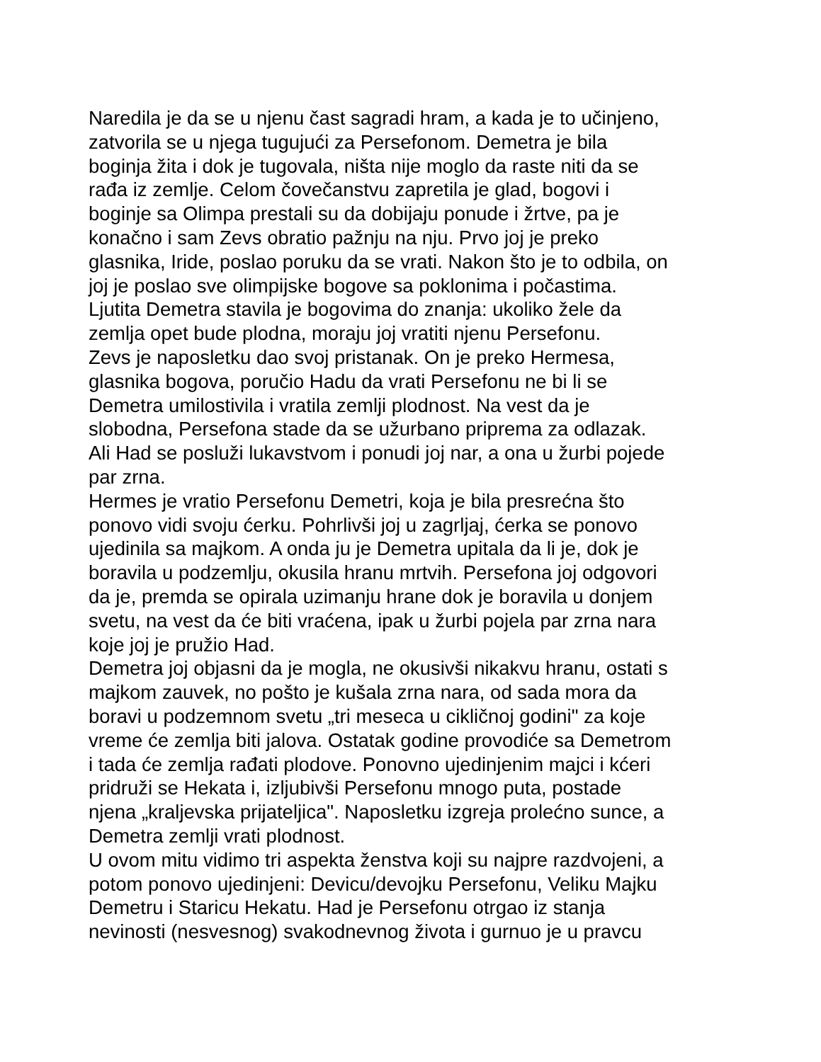Naredila je da se u njenu čast sagradi hram, a kada je to učinjeno,
zatvorila se u njega tugujući za Persefonom. Demetra je bila
boginja žita i dok je tugovala, ništa nije moglo da raste niti da se
rađa iz zemlje. Celom čovečanstvu zapretila je glad, bogovi i
boginje sa Olimpa prestali su da dobijaju ponude i žrtve, pa je
konačno i sam Zevs obratio pažnju na nju. Prvo joj je preko
glasnika, Iride, poslao poruku da se vrati. Nakon što je to odbila, on
joj je poslao sve olimpijske bogove sa poklonima i počastima.
Ljutita Demetra stavila je bogovima do znanja: ukoliko žele da
zemlja opet bude plodna, moraju joj vratiti njenu Persefonu.
Zevs je naposletku dao svoj pristanak. On je preko Hermesa,
glasnika bogova, poručio Hadu da vrati Persefonu ne bi li se
Demetra umilostivila i vratila zemlji plodnost. Na vest da je
slobodna, Persefona stade da se užurbano priprema za odlazak.
Ali Had se posluži lukavstvom i ponudi joj nar, a ona u žurbi pojede
par zrna.
Hermes je vratio Persefonu Demetri, koja je bila presrećna što
ponovo vidi svoju ćerku. Pohrlivši joj u zagrljaj, ćerka se ponovo
ujedinila sa majkom. A onda ju je Demetra upitala da li je, dok je
boravila u podzemlju, okusila hranu mrtvih. Persefona joj odgovori
da je, premda se opirala uzimanju hrane dok je boravila u donjem
svetu, na vest da će biti vraćena, ipak u žurbi pojela par zrna nara
koje joj je pružio Had.
Demetra joj objasni da je mogla, ne okusivši nikakvu hranu, ostati s
majkom zauvek, no pošto je kušala zrna nara, od sada mora da
boravi u podzemnom svetu „tri meseca u cikličnoj godini" za koje
vreme će zemlja biti jalova. Ostatak godine provodiće sa Demetrom
i tada će zemlja rađati plodove. Ponovno ujedinjenim majci i kćeri
pridruži se Hekata i, izljubivši Persefonu mnogo puta, postade
njena „kraljevska prijateljica". Naposletku izgreja prolećno sunce, a
Demetra zemlji vrati plodnost.
U ovom mitu vidimo tri aspekta ženstva koji su najpre razdvojeni, a
potom ponovo ujedinjeni: Devicu/devojku Persefonu, Veliku Majku
Demetru i Staricu Hekatu. Had je Persefonu otrgao iz stanja
nevinosti (nesvesnog) svakodnevnog života i gurnuo je u pravcu